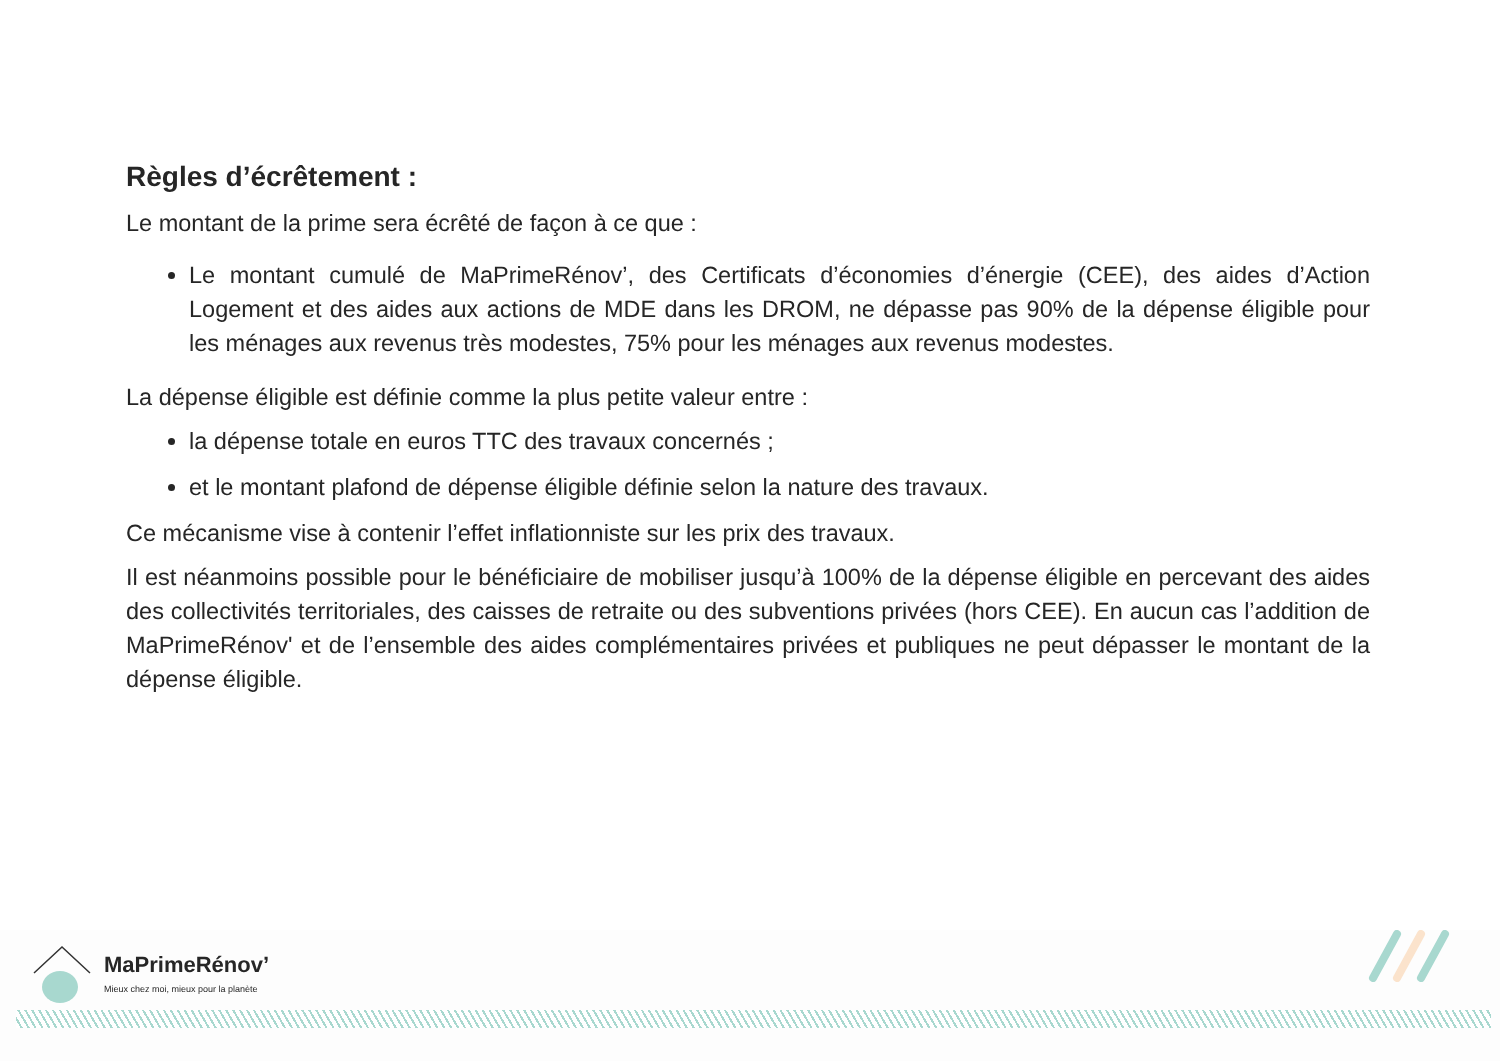Règles d’écrêtement :
Le montant de la prime sera écrêté de façon à ce que :
Le montant cumulé de MaPrimeRénov’, des Certificats d’économies d’énergie (CEE), des aides d’Action Logement et des aides aux actions de MDE dans les DROM, ne dépasse pas 90% de la dépense éligible pour les ménages aux revenus très modestes, 75% pour les ménages aux revenus modestes.
La dépense éligible est définie comme la plus petite valeur entre :
la dépense totale en euros TTC des travaux concernés ;
et le montant plafond de dépense éligible définie selon la nature des travaux.
Ce mécanisme vise à contenir l’effet inflationniste sur les prix des travaux.
Il est néanmoins possible pour le bénéficiaire de mobiliser jusqu’à 100% de la dépense éligible en percevant des aides des collectivités territoriales, des caisses de retraite ou des subventions privées (hors CEE). En aucun cas l’addition de MaPrimeRénov' et de l’ensemble des aides complémentaires privées et publiques ne peut dépasser le montant de la dépense éligible.
MaPrimeRénov’
Mieux chez moi, mieux pour la planète